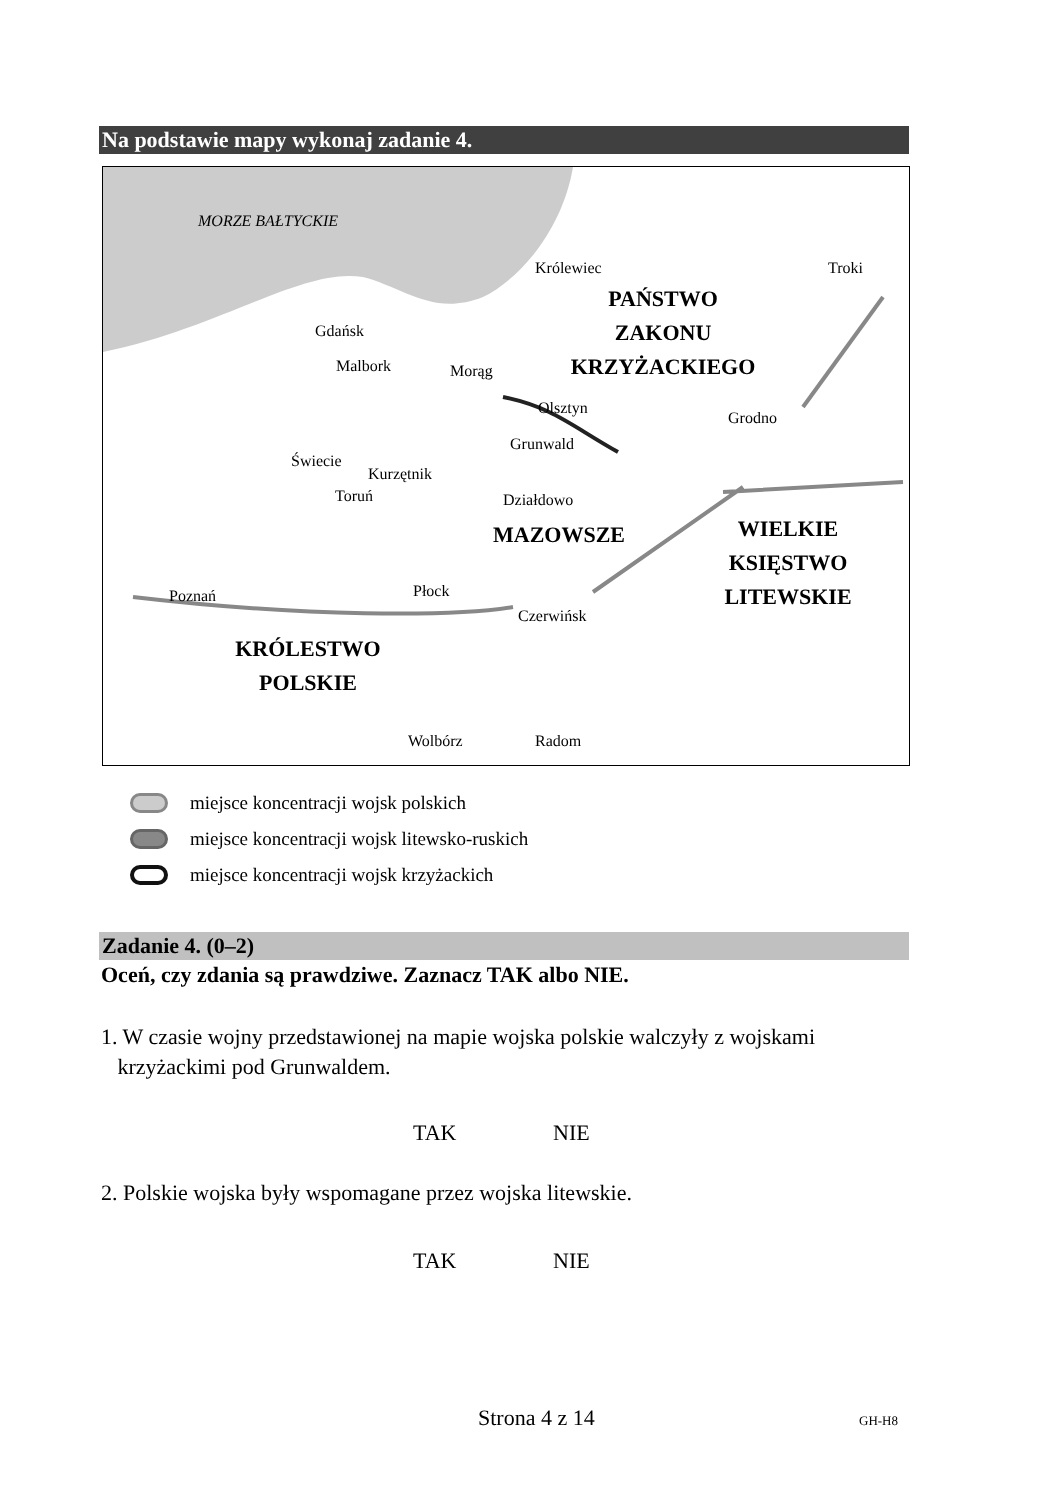Na podstawie mapy wykonaj zadanie 4.
MORZE BAŁTYCKIE
Królewiec Troki
PAŃSTWO
ZAKONU
KRZYŻACKIEGO
Gdańsk
Malbork Morąg
Olsztyn
Grodno
Grunwald
Świecie
Kurzętnik
Toruń Działdowo
MAZOWSZE
WIELKIE
KSIĘSTWO
LITEWSKIE
Poznań Płock
Czerwińsk
KRÓLESTWO
POLSKIE
Wolbórz Radom
miejsce koncentracji wojsk polskich
miejsce koncentracji wojsk litewsko-ruskich
miejsce koncentracji wojsk krzyżackich
Zadanie 4. (0–2)
Oceń, czy zdania są prawdziwe. Zaznacz TAK albo NIE.
1. W czasie wojny przedstawionej na mapie wojska polskie walczyły z wojskami
krzyżackimi pod Grunwaldem.
TAK NIE
2. Polskie wojska były wspomagane przez wojska litewskie.
TAK NIE
Strona 4 z 14 GH-H8